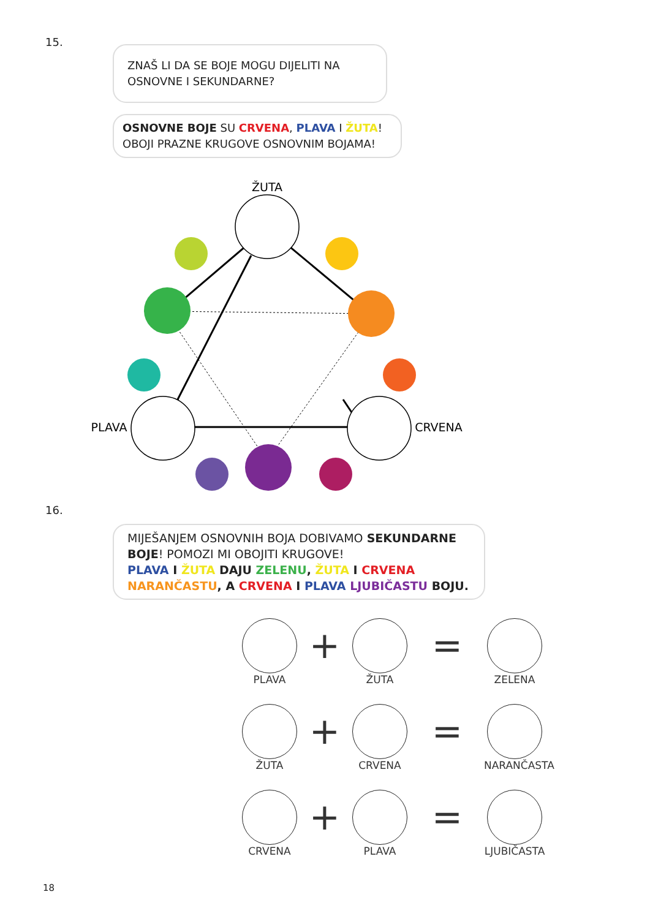15.
ZNAŠ LI DA SE BOJE MOGU DIJELITI NA OSNOVNE I SEKUNDARNE?
OSNOVNE BOJE SU CRVENA, PLAVA I ŽUTA!
OBOJI PRAZNE KRUGOVE OSNOVNIM BOJAMA!
ŽUTA
PLAVA
CRVENA
16.
MIJEŠANJEM OSNOVNIH BOJA DOBIVAMO SEKUNDARNE BOJE! POMOZI MI OBOJITI KRUGOVE!
PLAVA I ŽUTA DAJU ZELENU, ŽUTA I CRVENA NARANČASTU, A CRVENA I PLAVA LJUBIČASTU BOJU.
PLAVA
+
ŽUTA
=
ZELENA
ŽUTA
+
CRVENA
=
NARANČASTA
CRVENA
+
PLAVA
=
LJUBIČASTA
18